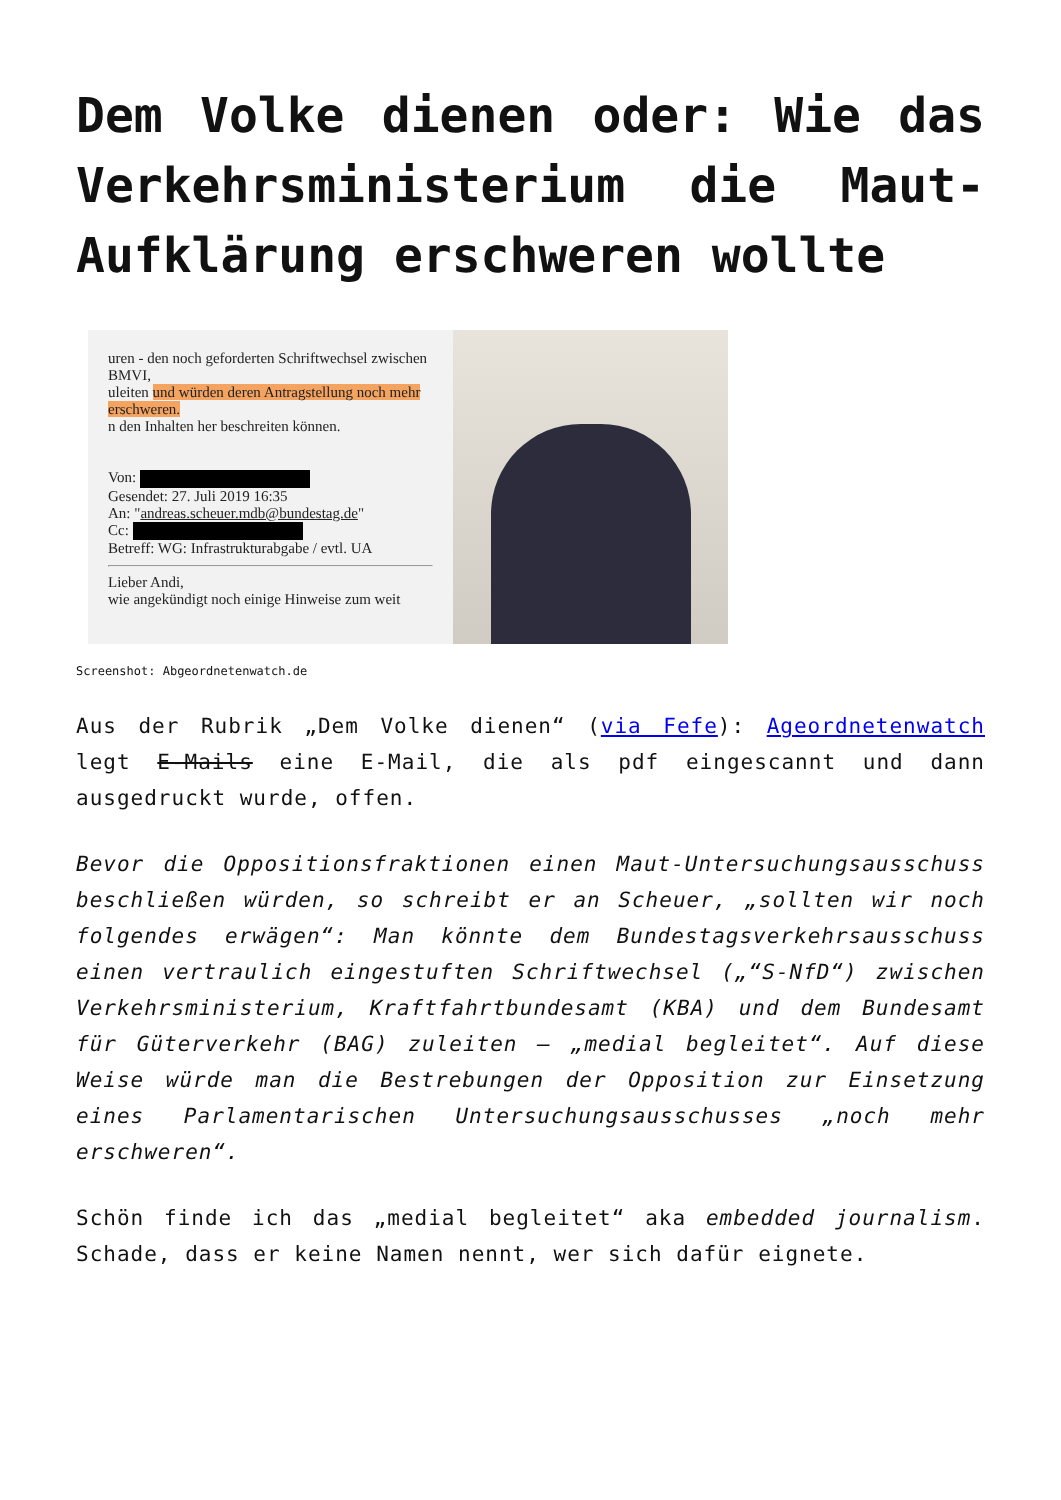Dem Volke dienen oder: Wie das Verkehrsministerium die Maut-Aufklärung erschweren wollte
uren - den noch geforderten Schriftwechsel zwischen BMVI,
uleiten und würden deren Antragstellung noch mehr erschweren.
n den Inhalten her beschreiten können.
Von:
Gesendet: 27. Juli 2019 16:35
An: "andreas.scheuer.mdb@bundestag.de"
Cc:
Betreff: WG: Infrastrukturabgabe / evtl. UA
Lieber Andi,
wie angekündigt noch einige Hinweise zum weit
Screenshot: Abgeordnetenwatch.de
Aus der Rubrik „Dem Volke dienen“ (via Fefe): Ageordnetenwatch legt E-Mails eine E-Mail, die als pdf eingescannt und dann ausgedruckt wurde, offen.
Bevor die Oppositionsfraktionen einen Maut-Untersuchungsausschuss beschließen würden, so schreibt er an Scheuer, „sollten wir noch folgendes erwägen“: Man könnte dem Bundestagsverkehrsausschuss einen vertraulich eingestuften Schriftwechsel („“S-NfD“) zwischen Verkehrsministerium, Kraftfahrtbundesamt (KBA) und dem Bundesamt für Güterverkehr (BAG) zuleiten – „medial begleitet“. Auf diese Weise würde man die Bestrebungen der Opposition zur Einsetzung eines Parlamentarischen Untersuchungsausschusses „noch mehr erschweren“.
Schön finde ich das „medial begleitet“ aka embedded journalism. Schade, dass er keine Namen nennt, wer sich dafür eignete.